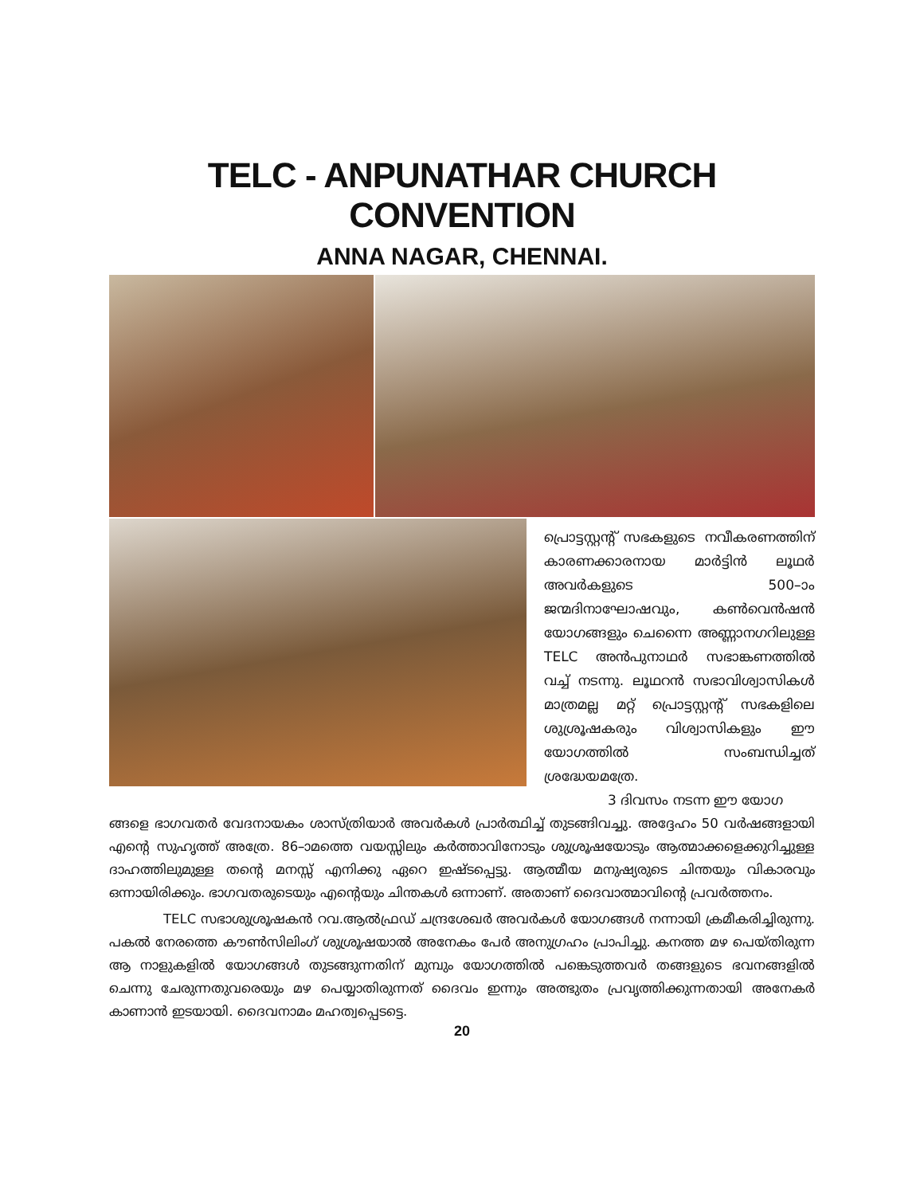TELC - ANPUNATHAR CHURCH CONVENTION
ANNA NAGAR, CHENNAI.
പ്രൊട്ടസ്റ്റന്റ് സഭകളുടെ നവീകരണത്തിന് കാരണക്കാരനായ മാർട്ടിൻ ലൂഥർ അവർകളുടെ 500–ാം ജന്മദിനാഘോഷവും, കൺവെൻഷൻ യോഗങ്ങളും ചെന്നൈ അണ്ണാനഗറിലുള്ള TELC അൻപുനാഥർ സഭാങ്കണത്തിൽ വച്ച് നടന്നു. ലൂഥറൻ സഭാവിശ്വാസികൾ മാത്രമല്ല മറ്റ് പ്രൊട്ടസ്റ്റന്റ് സഭകളിലെ ശുശ്രൂഷകരും വിശ്വാസികളും ഈ യോഗത്തിൽ സംബന്ധിച്ചത് ശ്രദ്ധേയമത്രേ.
3 ദിവസം നടന്ന ഈ യോഗ
ങ്ങളെ ഭാഗവതർ വേദനായകം ശാസ്ത്രിയാർ അവർകൾ പ്രാർത്ഥിച്ച് തുടങ്ങിവച്ചു. അദ്ദേഹം 50 വർഷങ്ങളായി എന്റെ സുഹൃത്ത് അത്രേ. 86–ാമത്തെ വയസ്സിലും കർത്താവിനോടും ശുശ്രൂഷയോടും ആത്മാക്കളെക്കുറിച്ചുള്ള ദാഹത്തിലുമുള്ള തന്റെ മനസ്സ് എനിക്കു ഏറെ ഇഷ്ടപ്പെട്ടു. ആത്മീയ മനുഷ്യരുടെ ചിന്തയും വികാരവും ഒന്നായിരിക്കും. ഭാഗവതരുടെയും എന്റെയും ചിന്തകൾ ഒന്നാണ്. അതാണ് ദൈവാത്മാവിന്റെ പ്രവർത്തനം.
TELC സഭാശുശ്രൂഷകൻ റവ.ആൽഫ്രഡ് ചന്ദ്രശേഖർ അവർകൾ യോഗങ്ങൾ നന്നായി ക്രമീകരിച്ചിരുന്നു. പകൽ നേരത്തെ കൗൺസിലിംഗ് ശുശ്രൂഷയാൽ അനേകം പേർ അനുഗ്രഹം പ്രാപിച്ചു. കനത്ത മഴ പെയ്തിരുന്ന ആ നാളുകളിൽ യോഗങ്ങൾ തുടങ്ങുന്നതിന് മുമ്പും യോഗത്തിൽ പങ്കെടുത്തവർ തങ്ങളുടെ ഭവനങ്ങളിൽ ചെന്നു ചേരുന്നതുവരെയും മഴ പെയ്യാതിരുന്നത് ദൈവം ഇന്നും അത്ഭുതം പ്രവൃത്തിക്കുന്നതായി അനേകർ കാണാൻ ഇടയായി. ദൈവനാമം മഹത്വപ്പെടട്ടെ.
20